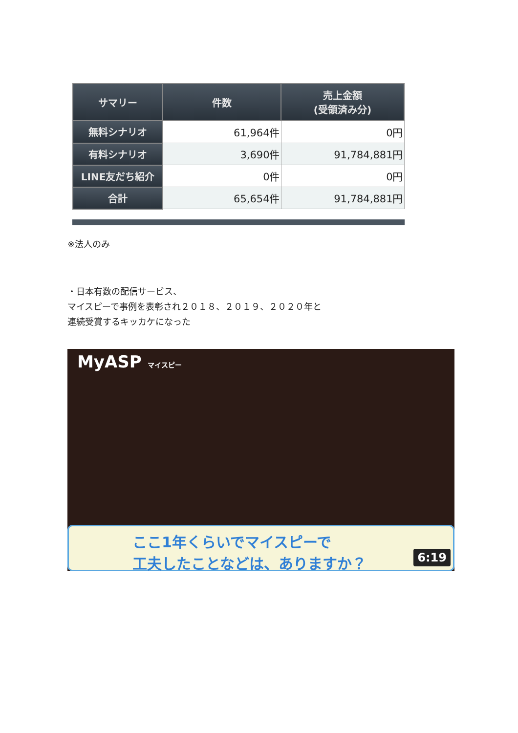| サマリー | 件数 | 売上金額 (受領済み分) |
| --- | --- | --- |
| 無料シナリオ | 61,964件 | 0円 |
| 有料シナリオ | 3,690件 | 91,784,881円 |
| LINE友だち紹介 | 0件 | 0円 |
| 合計 | 65,654件 | 91,784,881円 |
※法人のみ
・日本有数の配信サービス、
マイスピーで事例を表彰され２０１８、２０１９、２０２０年と
連続受賞するキッカケになった
MyASP マイスピー
ここ1年くらいでマイスピーで
工夫したことなどは、ありますか？
6:19